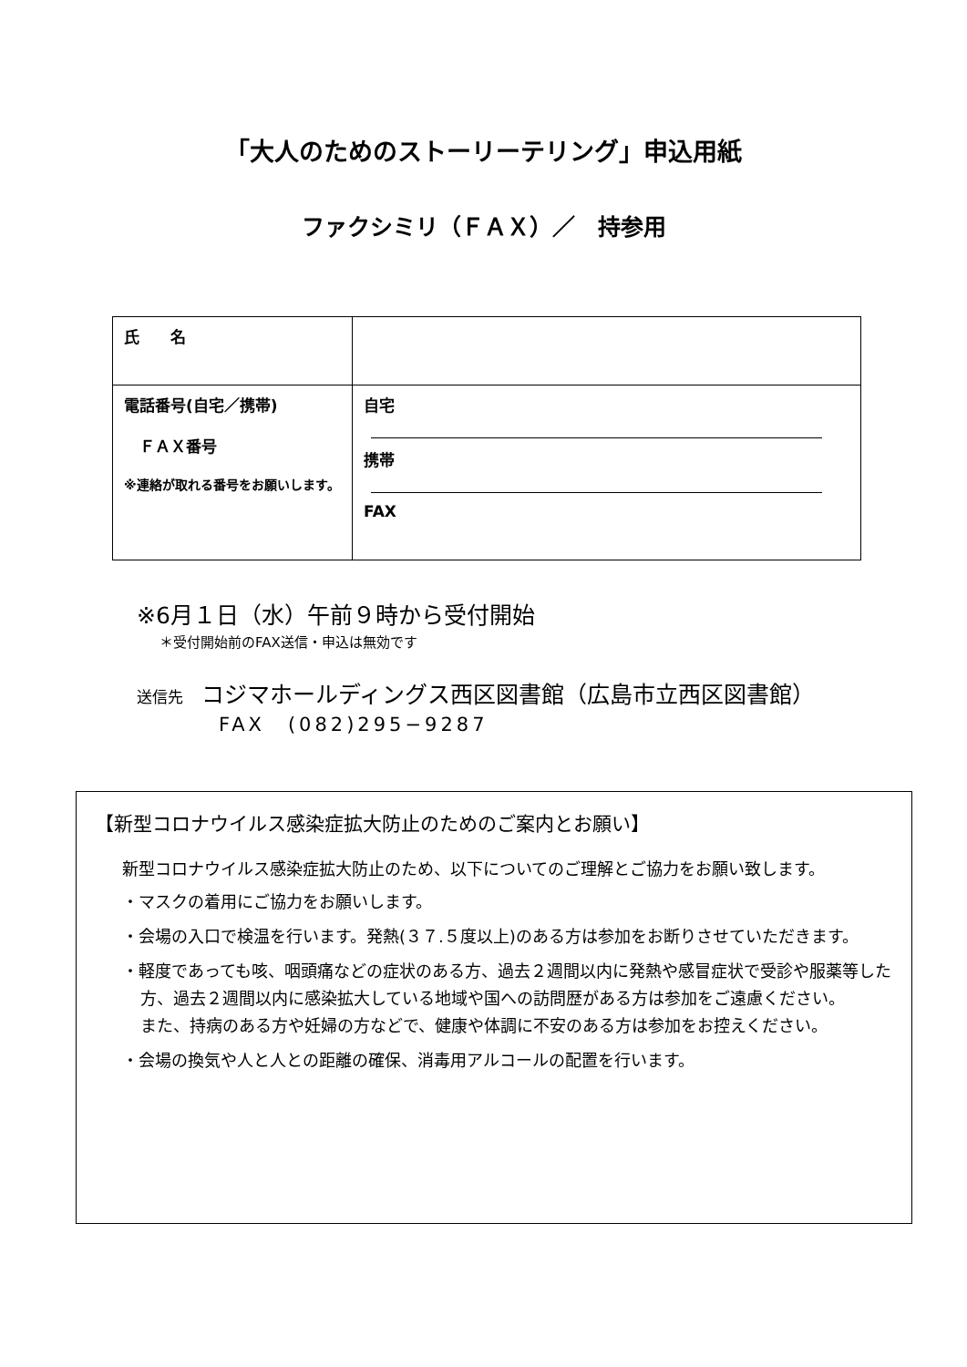「大人のためのストーリーテリング」申込用紙
ファクシミリ（ＦＡＸ）／　持参用
| 氏 名 | |
| 電話番号(自宅／携帯) ＦＡＸ番号 ※連絡が取れる番号をお願いします。 | 自宅 携帯 FAX |
※6月１日（水）午前９時から受付開始
＊受付開始前のFAX送信・申込は無効です
送信先 コジマホールディングス西区図書館（広島市立西区図書館）
FAX　(082)295−9287
【新型コロナウイルス感染症拡大防止のためのご案内とお願い】
新型コロナウイルス感染症拡大防止のため、以下についてのご理解とご協力をお願い致します。
・マスクの着用にご協力をお願いします。
・会場の入口で検温を行います。発熱(３７.５度以上)のある方は参加をお断りさせていただきます。
・軽度であっても咳、咽頭痛などの症状のある方、過去２週間以内に発熱や感冒症状で受診や服薬等した方、過去２週間以内に感染拡大している地域や国への訪問歴がある方は参加をご遠慮ください。
また、持病のある方や妊婦の方などで、健康や体調に不安のある方は参加をお控えください。
・会場の換気や人と人との距離の確保、消毒用アルコールの配置を行います。